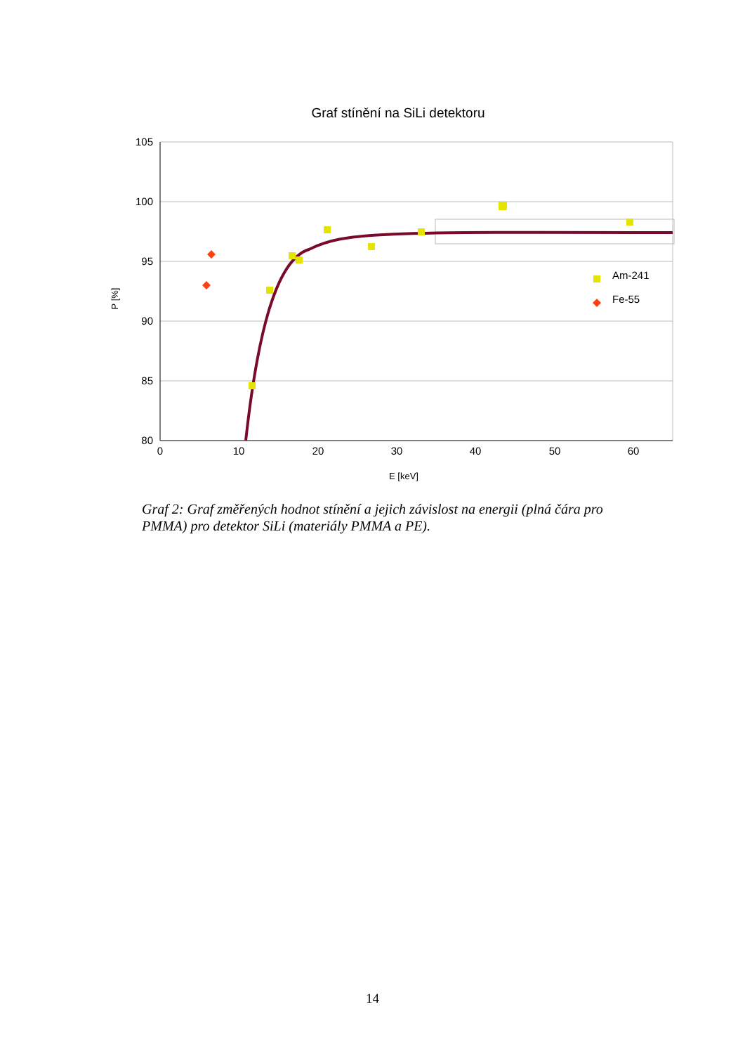Graf stínění na SiLi detektoru
105
100
95
90
85
80
0
10
20
30
40
50
60
E [keV]
P [%]
Am-241
Fe-55
Graf 2: Graf změřených hodnot stínění a jejich závislost na energii (plná čára pro PMMA) pro detektor SiLi (materiály PMMA a PE).
14